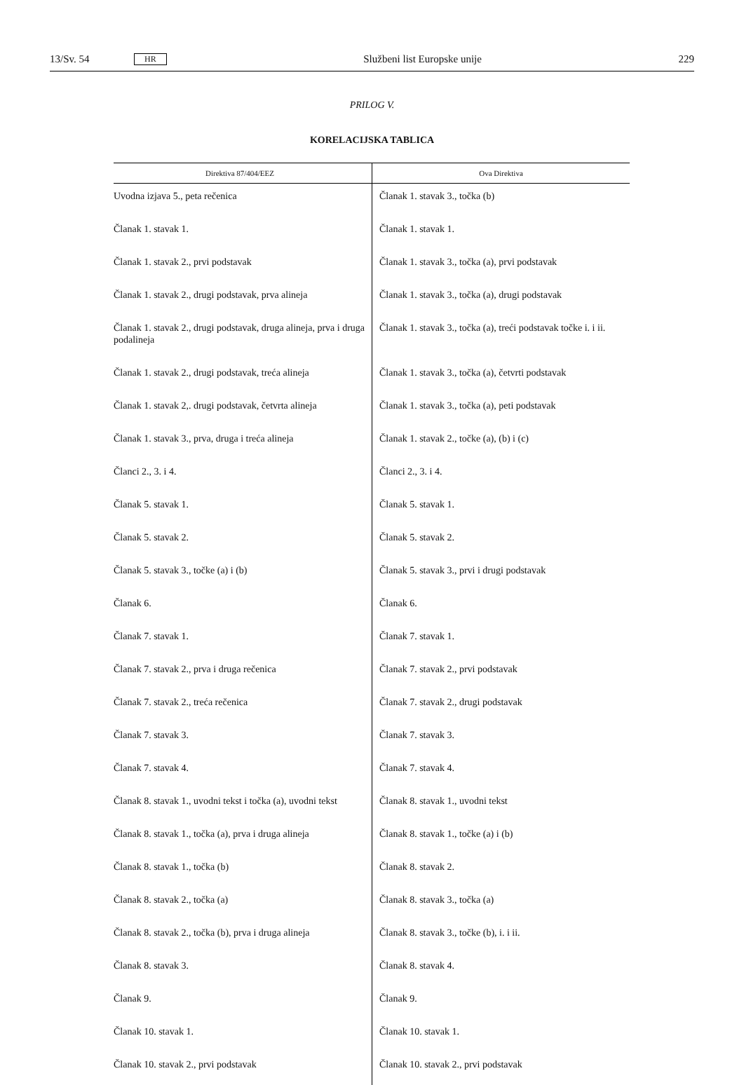13/Sv. 54 HR Službeni list Europske unije 229
PRILOG V.
KORELACIJSKA TABLICA
| Direktiva 87/404/EEZ | Ova Direktiva |
| --- | --- |
| Uvodna izjava 5., peta rečenica | Članak 1. stavak 3., točka (b) |
| Članak 1. stavak 1. | Članak 1. stavak 1. |
| Članak 1. stavak 2., prvi podstavak | Članak 1. stavak 3., točka (a), prvi podstavak |
| Članak 1. stavak 2., drugi podstavak, prva alineja | Članak 1. stavak 3., točka (a), drugi podstavak |
| Članak 1. stavak 2., drugi podstavak, druga alineja, prva i druga podalineja | Članak 1. stavak 3., točka (a), treći podstavak točke i. i ii. |
| Članak 1. stavak 2., drugi podstavak, treća alineja | Članak 1. stavak 3., točka (a), četvrti podstavak |
| Članak 1. stavak 2,. drugi podstavak, četvrta alineja | Članak 1. stavak 3., točka (a), peti podstavak |
| Članak 1. stavak 3., prva, druga i treća alineja | Članak 1. stavak 2., točke (a), (b) i (c) |
| Članci 2., 3. i 4. | Članci 2., 3. i 4. |
| Članak 5. stavak 1. | Članak 5. stavak 1. |
| Članak 5. stavak 2. | Članak 5. stavak 2. |
| Članak 5. stavak 3., točke (a) i (b) | Članak 5. stavak 3., prvi i drugi podstavak |
| Članak 6. | Članak 6. |
| Članak 7. stavak 1. | Članak 7. stavak 1. |
| Članak 7. stavak 2., prva i druga rečenica | Članak 7. stavak 2., prvi podstavak |
| Članak 7. stavak 2., treća rečenica | Članak 7. stavak 2., drugi podstavak |
| Članak 7. stavak 3. | Članak 7. stavak 3. |
| Članak 7. stavak 4. | Članak 7. stavak 4. |
| Članak 8. stavak 1., uvodni tekst i točka (a), uvodni tekst | Članak 8. stavak 1., uvodni tekst |
| Članak 8. stavak 1., točka (a), prva i druga alineja | Članak 8. stavak 1., točke (a) i (b) |
| Članak 8. stavak 1., točka (b) | Članak 8. stavak 2. |
| Članak 8. stavak 2., točka (a) | Članak 8. stavak 3., točka (a) |
| Članak 8. stavak 2., točka (b), prva i druga alineja | Članak 8. stavak 3., točke (b), i. i ii. |
| Članak 8. stavak 3. | Članak 8. stavak 4. |
| Članak 9. | Članak 9. |
| Članak 10. stavak 1. | Članak 10. stavak 1. |
| Članak 10. stavak 2., prvi podstavak | Članak 10. stavak 2., prvi podstavak |